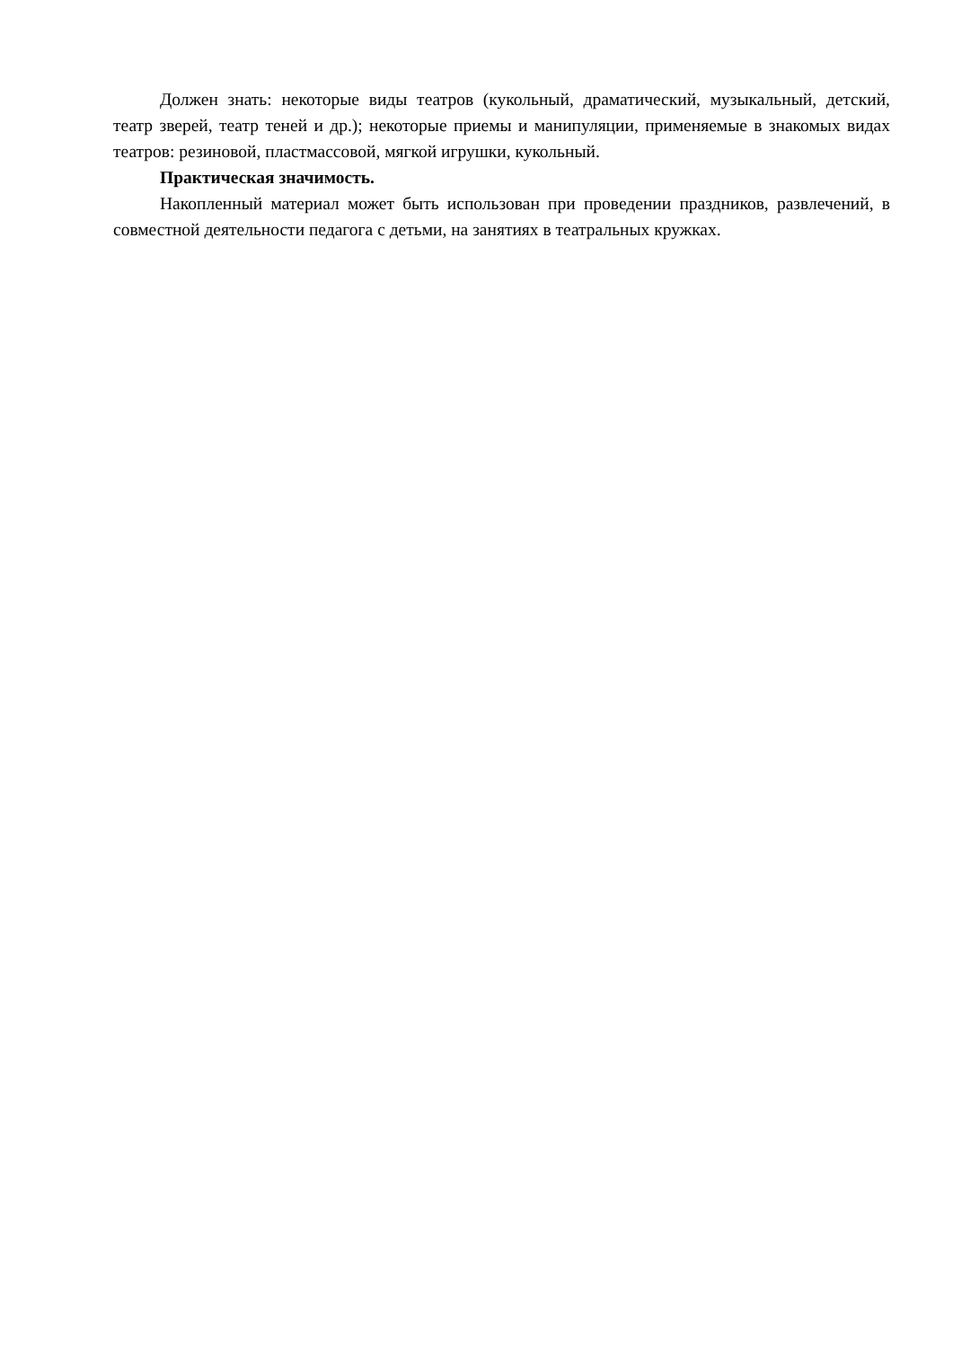Должен знать: некоторые виды театров (кукольный, драматический, музыкальный, детский, театр зверей, театр теней и др.); некоторые приемы и манипуляции, применяемые в знакомых видах театров: резиновой, пластмассовой, мягкой игрушки, кукольный.
Практическая значимость.
Накопленный материал может быть использован при проведении праздников, развлечений, в совместной деятельности педагога с детьми, на занятиях в театральных кружках.